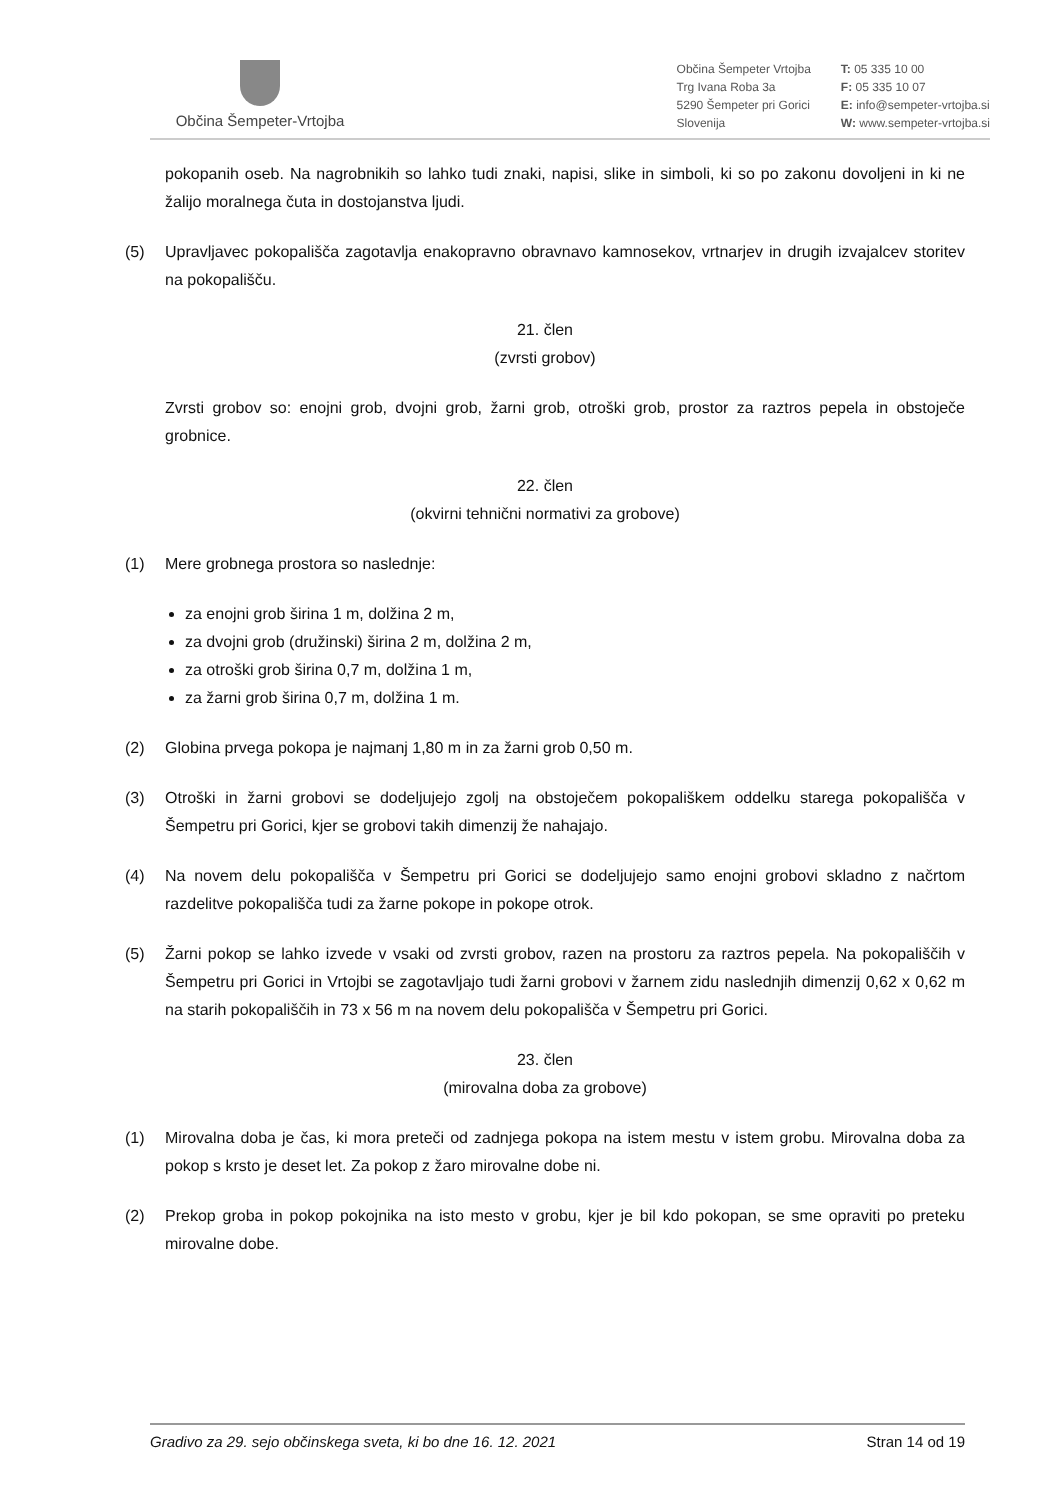Občina Šempeter-Vrtojba
Občina Šempeter Vrtojba
Trg Ivana Roba 3a
5290 Šempeter pri Gorici
Slovenija
T: 05 335 10 00
F: 05 335 10 07
E: info@sempeter-vrtojba.si
W: www.sempeter-vrtojba.si
pokopanih oseb. Na nagrobnikih so lahko tudi znaki, napisi, slike in simboli, ki so po zakonu dovoljeni in ki ne žalijo moralnega čuta in dostojanstva ljudi.
(5) Upravljavec pokopališča zagotavlja enakopravno obravnavo kamnosekov, vrtnarjev in drugih izvajalcev storitev na pokopališču.
21. člen
(zvrsti grobov)
Zvrsti grobov so: enojni grob, dvojni grob, žarni grob, otroški grob, prostor za raztros pepela in obstoječe grobnice.
22. člen
(okvirni tehnični normativi za grobove)
(1) Mere grobnega prostora so naslednje:
za enojni grob širina 1 m, dolžina 2 m,
za dvojni grob (družinski) širina 2 m, dolžina 2 m,
za otroški grob širina 0,7 m, dolžina 1 m,
za žarni grob širina 0,7 m, dolžina 1 m.
(2) Globina prvega pokopa je najmanj 1,80 m in za žarni grob 0,50 m.
(3) Otroški in žarni grobovi se dodeljujejo zgolj na obstoječem pokopališkem oddelku starega pokopališča v Šempetru pri Gorici, kjer se grobovi takih dimenzij že nahajajo.
(4) Na novem delu pokopališča v Šempetru pri Gorici se dodeljujejo samo enojni grobovi skladno z načrtom razdelitve pokopališča tudi za žarne pokope in pokope otrok.
(5) Žarni pokop se lahko izvede v vsaki od zvrsti grobov, razen na prostoru za raztros pepela. Na pokopališčih v Šempetru pri Gorici in Vrtojbi se zagotavljajo tudi žarni grobovi v žarnem zidu naslednjih dimenzij 0,62 x 0,62 m na starih pokopališčih in 73 x 56 m na novem delu pokopališča v Šempetru pri Gorici.
23. člen
(mirovalna doba za grobove)
(1) Mirovalna doba je čas, ki mora preteči od zadnjega pokopa na istem mestu v istem grobu. Mirovalna doba za pokop s krsto je deset let. Za pokop z žaro mirovalne dobe ni.
(2) Prekop groba in pokop pokojnika na isto mesto v grobu, kjer je bil kdo pokopan, se sme opraviti po preteku mirovalne dobe.
Gradivo za 29. sejo občinskega sveta, ki bo dne 16. 12. 2021 Stran 14 od 19